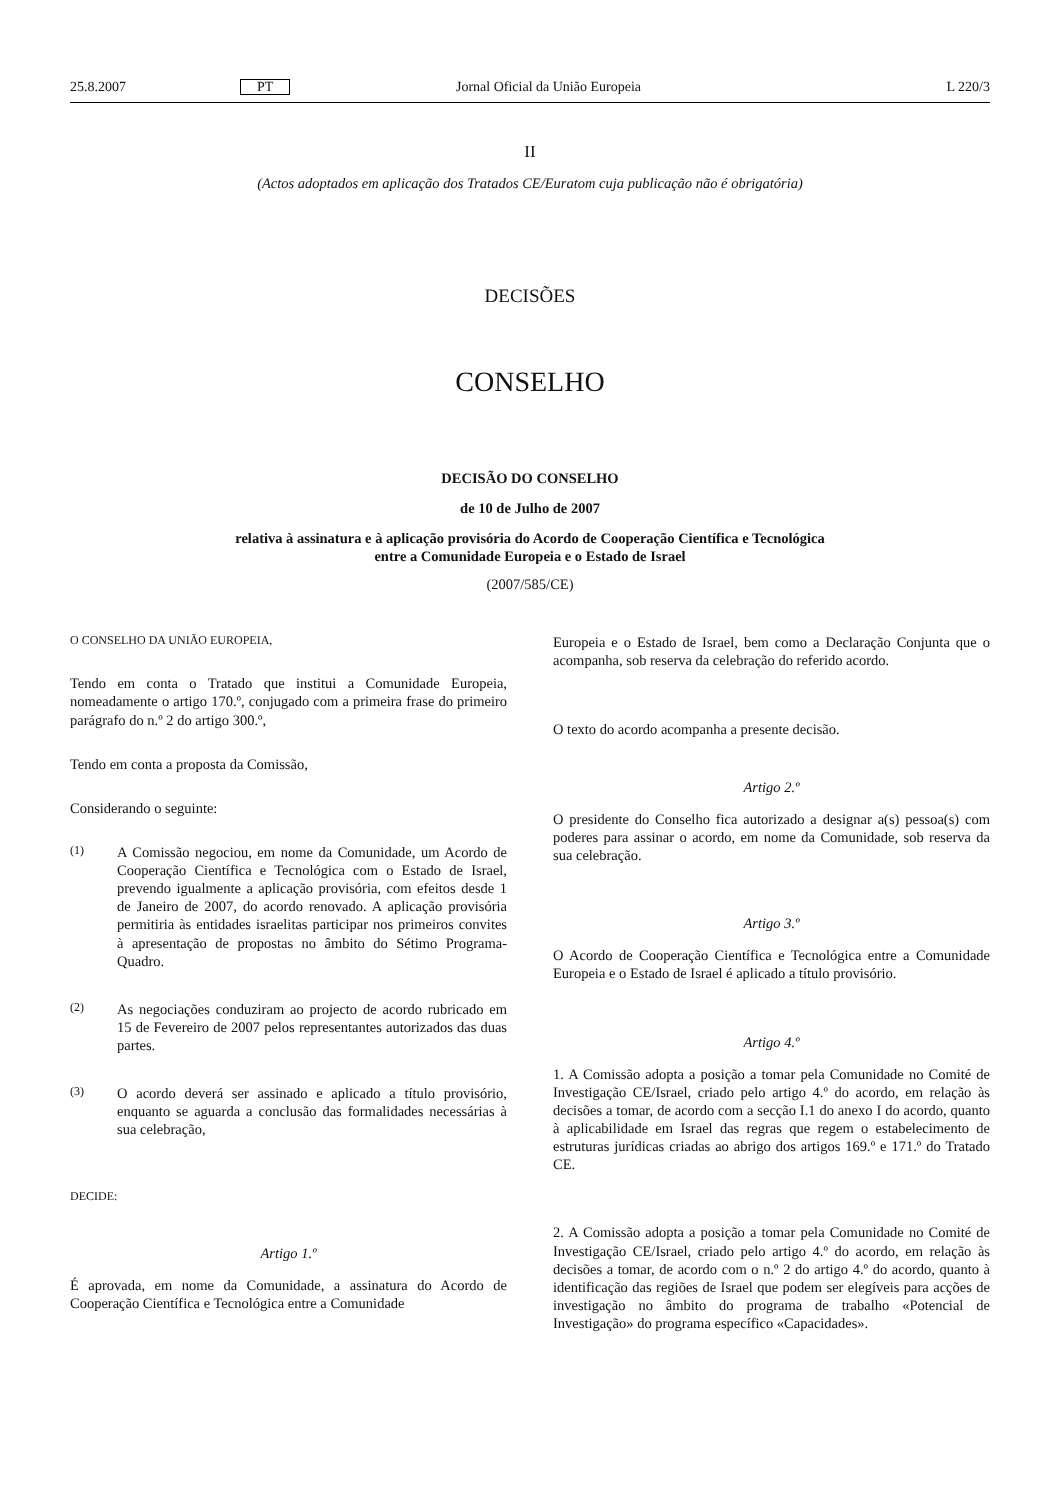25.8.2007 PT Jornal Oficial da União Europeia L 220/3
II
(Actos adoptados em aplicação dos Tratados CE/Euratom cuja publicação não é obrigatória)
DECISÕES
CONSELHO
DECISÃO DO CONSELHO
de 10 de Julho de 2007
relativa à assinatura e à aplicação provisória do Acordo de Cooperação Científica e Tecnológica
entre a Comunidade Europeia e o Estado de Israel
(2007/585/CE)
O CONSELHO DA UNIÃO EUROPEIA,
Tendo em conta o Tratado que institui a Comunidade Europeia, nomeadamente o artigo 170.º, conjugado com a primeira frase do primeiro parágrafo do n.º 2 do artigo 300.º,
Tendo em conta a proposta da Comissão,
Considerando o seguinte:
(1) A Comissão negociou, em nome da Comunidade, um Acordo de Cooperação Científica e Tecnológica com o Estado de Israel, prevendo igualmente a aplicação provisória, com efeitos desde 1 de Janeiro de 2007, do acordo renovado. A aplicação provisória permitiria às entidades israelitas participar nos primeiros convites à apresentação de propostas no âmbito do Sétimo Programa-Quadro.
(2) As negociações conduziram ao projecto de acordo rubricado em 15 de Fevereiro de 2007 pelos representantes autorizados das duas partes.
(3) O acordo deverá ser assinado e aplicado a título provisório, enquanto se aguarda a conclusão das formalidades necessárias à sua celebração,
DECIDE:
Artigo 1.º
É aprovada, em nome da Comunidade, a assinatura do Acordo de Cooperação Científica e Tecnológica entre a Comunidade
Europeia e o Estado de Israel, bem como a Declaração Conjunta que o acompanha, sob reserva da celebração do referido acordo.
O texto do acordo acompanha a presente decisão.
Artigo 2.º
O presidente do Conselho fica autorizado a designar a(s) pessoa(s) com poderes para assinar o acordo, em nome da Comunidade, sob reserva da sua celebração.
Artigo 3.º
O Acordo de Cooperação Científica e Tecnológica entre a Comunidade Europeia e o Estado de Israel é aplicado a título provisório.
Artigo 4.º
1. A Comissão adopta a posição a tomar pela Comunidade no Comité de Investigação CE/Israel, criado pelo artigo 4.º do acordo, em relação às decisões a tomar, de acordo com a secção I.1 do anexo I do acordo, quanto à aplicabilidade em Israel das regras que regem o estabelecimento de estruturas jurídicas criadas ao abrigo dos artigos 169.º e 171.º do Tratado CE.
2. A Comissão adopta a posição a tomar pela Comunidade no Comité de Investigação CE/Israel, criado pelo artigo 4.º do acordo, em relação às decisões a tomar, de acordo com o n.º 2 do artigo 4.º do acordo, quanto à identificação das regiões de Israel que podem ser elegíveis para acções de investigação no âmbito do programa de trabalho «Potencial de Investigação» do programa específico «Capacidades».